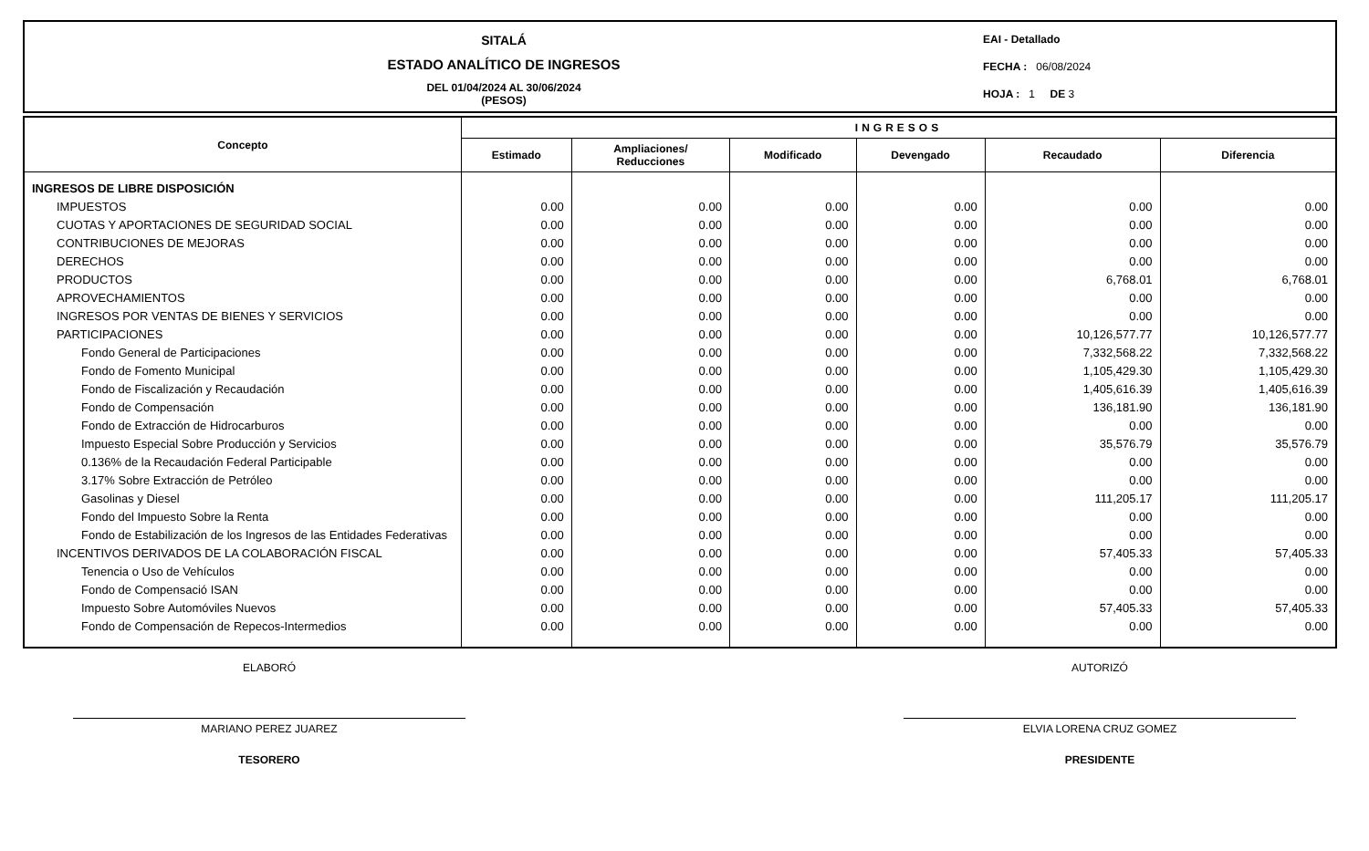SITALÁ
ESTADO ANALÍTICO DE INGRESOS
DEL 01/04/2024 AL 30/06/2024
(PESOS)
EAI - Detallado
FECHA : 06/08/2024
HOJA : 1 DE 3
| Concepto | INGRESOS | | | | | |
| --- | --- | --- | --- | --- | --- | --- |
| | Estimado | Ampliaciones/ Reducciones | Modificado | Devengado | Recaudado | Diferencia |
| INGRESOS DE LIBRE DISPOSICIÓN | | | | | | |
| IMPUESTOS | 0.00 | 0.00 | 0.00 | 0.00 | 0.00 | 0.00 |
| CUOTAS Y APORTACIONES DE SEGURIDAD SOCIAL | 0.00 | 0.00 | 0.00 | 0.00 | 0.00 | 0.00 |
| CONTRIBUCIONES DE MEJORAS | 0.00 | 0.00 | 0.00 | 0.00 | 0.00 | 0.00 |
| DERECHOS | 0.00 | 0.00 | 0.00 | 0.00 | 0.00 | 0.00 |
| PRODUCTOS | 0.00 | 0.00 | 0.00 | 0.00 | 6,768.01 | 6,768.01 |
| APROVECHAMIENTOS | 0.00 | 0.00 | 0.00 | 0.00 | 0.00 | 0.00 |
| INGRESOS POR VENTAS DE BIENES Y SERVICIOS | 0.00 | 0.00 | 0.00 | 0.00 | 0.00 | 0.00 |
| PARTICIPACIONES | 0.00 | 0.00 | 0.00 | 0.00 | 10,126,577.77 | 10,126,577.77 |
| Fondo General de Participaciones | 0.00 | 0.00 | 0.00 | 0.00 | 7,332,568.22 | 7,332,568.22 |
| Fondo de Fomento Municipal | 0.00 | 0.00 | 0.00 | 0.00 | 1,105,429.30 | 1,105,429.30 |
| Fondo de Fiscalización y Recaudación | 0.00 | 0.00 | 0.00 | 0.00 | 1,405,616.39 | 1,405,616.39 |
| Fondo de Compensación | 0.00 | 0.00 | 0.00 | 0.00 | 136,181.90 | 136,181.90 |
| Fondo de Extracción de Hidrocarburos | 0.00 | 0.00 | 0.00 | 0.00 | 0.00 | 0.00 |
| Impuesto Especial Sobre Producción y Servicios | 0.00 | 0.00 | 0.00 | 0.00 | 35,576.79 | 35,576.79 |
| 0.136% de la Recaudación Federal Participable | 0.00 | 0.00 | 0.00 | 0.00 | 0.00 | 0.00 |
| 3.17% Sobre Extracción de Petróleo | 0.00 | 0.00 | 0.00 | 0.00 | 0.00 | 0.00 |
| Gasolinas y Diesel | 0.00 | 0.00 | 0.00 | 0.00 | 111,205.17 | 111,205.17 |
| Fondo del Impuesto Sobre la Renta | 0.00 | 0.00 | 0.00 | 0.00 | 0.00 | 0.00 |
| Fondo de Estabilización de los Ingresos de las Entidades Federativas | 0.00 | 0.00 | 0.00 | 0.00 | 0.00 | 0.00 |
| INCENTIVOS DERIVADOS DE LA COLABORACIÓN FISCAL | 0.00 | 0.00 | 0.00 | 0.00 | 57,405.33 | 57,405.33 |
| Tenencia o Uso de Vehículos | 0.00 | 0.00 | 0.00 | 0.00 | 0.00 | 0.00 |
| Fondo de Compensació ISAN | 0.00 | 0.00 | 0.00 | 0.00 | 0.00 | 0.00 |
| Impuesto Sobre Automóviles Nuevos | 0.00 | 0.00 | 0.00 | 0.00 | 57,405.33 | 57,405.33 |
| Fondo de Compensación de Repecos-Intermedios | 0.00 | 0.00 | 0.00 | 0.00 | 0.00 | 0.00 |
ELABORÓ
MARIANO PEREZ JUAREZ
TESORERO
AUTORIZÓ
ELVIA LORENA CRUZ GOMEZ
PRESIDENTE